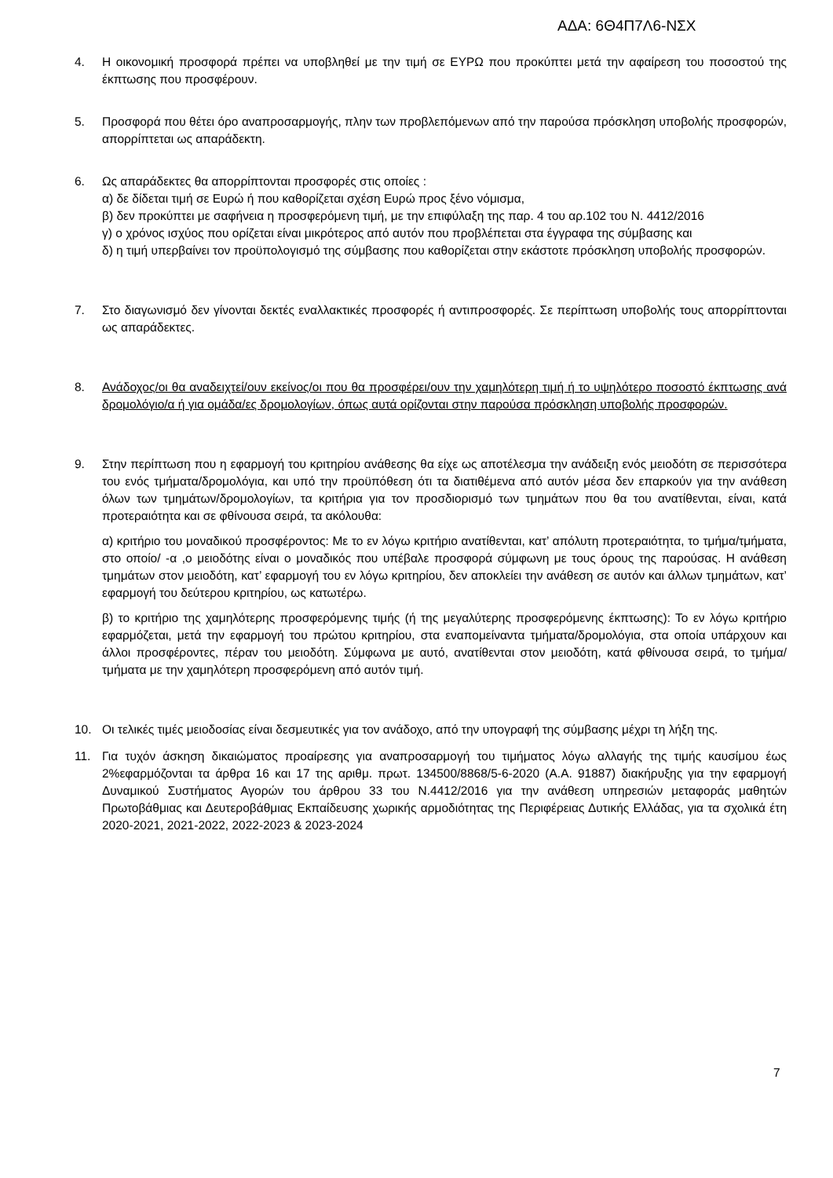ΑΔΑ: 6Θ4Π7Λ6-ΝΣΧ
4. Η οικονομική προσφορά πρέπει να υποβληθεί με την τιμή σε ΕΥΡΩ που προκύπτει μετά την αφαίρεση του ποσοστού της έκπτωσης που προσφέρουν.
5. Προσφορά που θέτει όρο αναπροσαρμογής, πλην των προβλεπόμενων από την παρούσα πρόσκληση υποβολής προσφορών, απορρίπτεται ως απαράδεκτη.
6. Ως απαράδεκτες θα απορρίπτονται προσφορές στις οποίες :
α) δε δίδεται τιμή σε Ευρώ ή που καθορίζεται σχέση Ευρώ προς ξένο νόμισμα,
β) δεν προκύπτει με σαφήνεια η προσφερόμενη τιμή, με την επιφύλαξη της παρ. 4 του αρ.102 του Ν. 4412/2016
γ) ο χρόνος ισχύος που ορίζεται είναι μικρότερος από αυτόν που προβλέπεται στα έγγραφα της σύμβασης και
δ) η τιμή υπερβαίνει τον προϋπολογισμό της σύμβασης που καθορίζεται στην εκάστοτε πρόσκληση υποβολής προσφορών.
7. Στο διαγωνισμό δεν γίνονται δεκτές εναλλακτικές προσφορές ή αντιπροσφορές. Σε περίπτωση υποβολής τους απορρίπτονται ως απαράδεκτες.
8. Ανάδοχος/οι θα αναδειχτεί/ουν εκείνος/οι που θα προσφέρει/ουν την χαμηλότερη τιμή ή το υψηλότερο ποσοστό έκπτωσης ανά δρομολόγιο/α ή για ομάδα/ες δρομολογίων, όπως αυτά ορίζονται στην παρούσα πρόσκληση υποβολής προσφορών.
9. Στην περίπτωση που η εφαρμογή του κριτηρίου ανάθεσης θα είχε ως αποτέλεσμα την ανάδειξη ενός μειοδότη σε περισσότερα του ενός τμήματα/δρομολόγια, και υπό την προϋπόθεση ότι τα διατιθέμενα από αυτόν μέσα δεν επαρκούν για την ανάθεση όλων των τμημάτων/δρομολογίων, τα κριτήρια για τον προσδιορισμό των τμημάτων που θα του ανατίθενται, είναι, κατά προτεραιότητα και σε φθίνουσα σειρά, τα ακόλουθα:
α) κριτήριο του μοναδικού προσφέροντος: Με το εν λόγω κριτήριο ανατίθενται, κατ’ απόλυτη προτεραιότητα, το τμήμα/τμήματα, στο οποίο/ -α ,ο μειοδότης είναι ο μοναδικός που υπέβαλε προσφορά σύμφωνη με τους όρους της παρούσας. Η ανάθεση τμημάτων στον μειοδότη, κατ’ εφαρμογή του εν λόγω κριτηρίου, δεν αποκλείει την ανάθεση σε αυτόν και άλλων τμημάτων, κατ’ εφαρμογή του δεύτερου κριτηρίου, ως κατωτέρω.
β) το κριτήριο της χαμηλότερης προσφερόμενης τιμής (ή της μεγαλύτερης προσφερόμενης έκπτωσης): Το εν λόγω κριτήριο εφαρμόζεται, μετά την εφαρμογή του πρώτου κριτηρίου, στα εναπομείναντα τμήματα/δρομολόγια, στα οποία υπάρχουν και άλλοι προσφέροντες, πέραν του μειοδότη. Σύμφωνα με αυτό, ανατίθενται στον μειοδότη, κατά φθίνουσα σειρά, το τμήμα/τμήματα με την χαμηλότερη προσφερόμενη από αυτόν τιμή.
10. Οι τελικές τιμές μειοδοσίας είναι δεσμευτικές για τον ανάδοχο, από την υπογραφή της σύμβασης μέχρι τη λήξη της.
11. Για τυχόν άσκηση δικαιώματος προαίρεσης για αναπροσαρμογή του τιμήματος λόγω αλλαγής της τιμής καυσίμου έως 2%εφαρμόζονται τα άρθρα 16 και 17 της αριθμ. πρωτ. 134500/8868/5-6-2020 (Α.Α. 91887) διακήρυξης για την εφαρμογή Δυναμικού Συστήματος Αγορών του άρθρου 33 του Ν.4412/2016 για την ανάθεση υπηρεσιών μεταφοράς μαθητών Πρωτοβάθμιας και Δευτεροβάθμιας Εκπαίδευσης χωρικής αρμοδιότητας της Περιφέρειας Δυτικής Ελλάδας, για τα σχολικά έτη 2020-2021, 2021-2022, 2022-2023 & 2023-2024
7